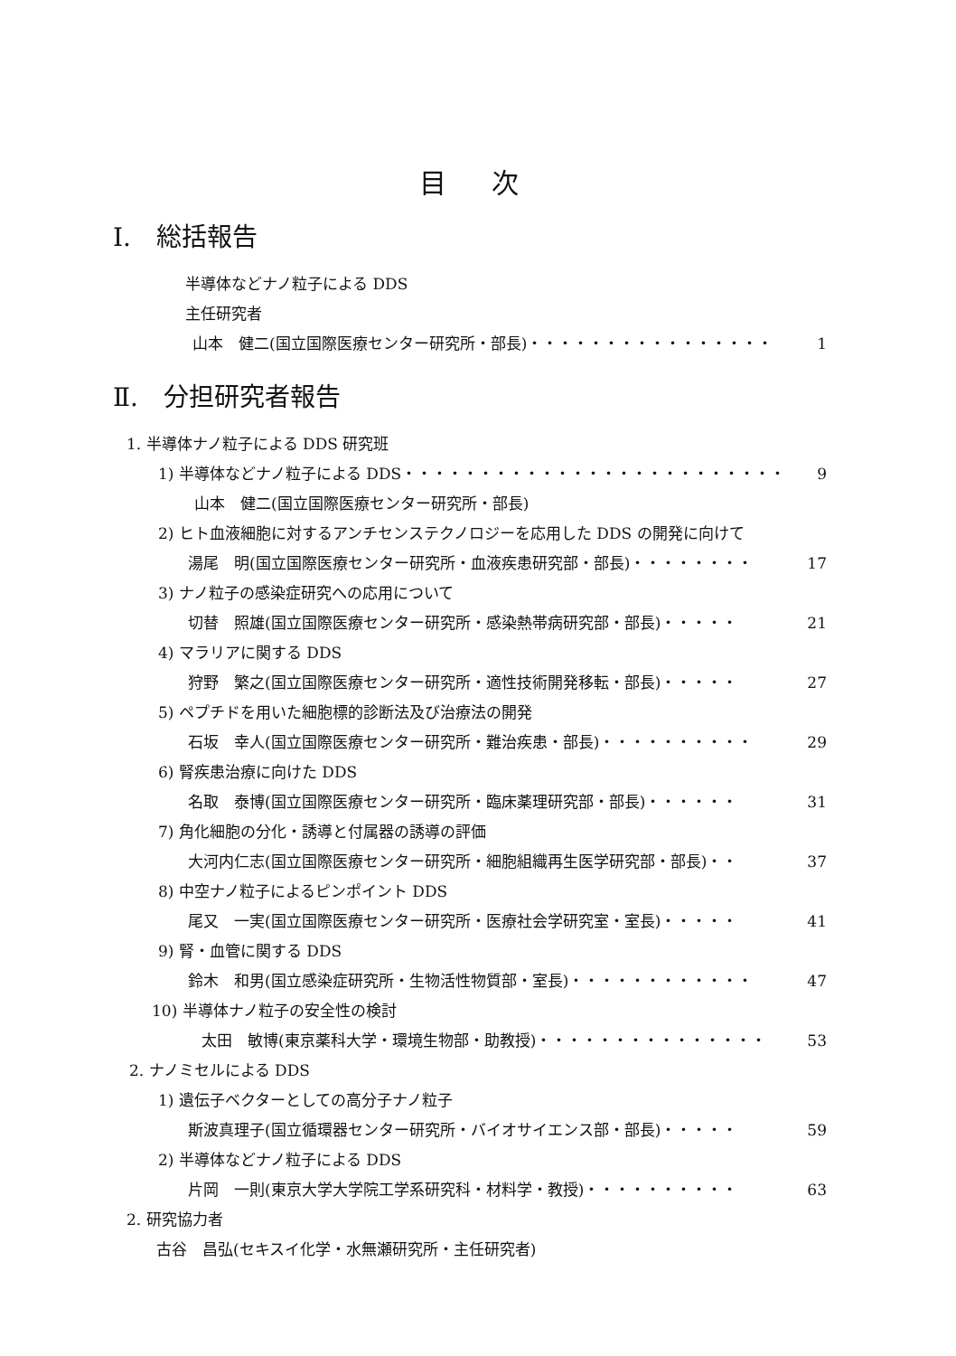目 次
Ⅰ.　総括報告
半導体などナノ粒子による DDS
主任研究者
山本　健二(国立国際医療センター研究所・部長)・・・・・・・・・・・・・・・・ 1
Ⅱ.　分担研究者報告
1. 半導体ナノ粒子による DDS 研究班
1) 半導体などナノ粒子による DDS・・・・・・・・・・・・・・・・・・・・・・・・・ 9
山本　健二(国立国際医療センター研究所・部長)
2) ヒト血液細胞に対するアンチセンステクノロジーを応用した DDS の開発に向けて
湯尾　明(国立国際医療センター研究所・血液疾患研究部・部長)・・・・・・・・ 17
3) ナノ粒子の感染症研究への応用について
切替　照雄(国立国際医療センター研究所・感染熱帯病研究部・部長)・・・・・ 21
4) マラリアに関する DDS
狩野　繁之(国立国際医療センター研究所・適性技術開発移転・部長)・・・・・ 27
5) ペプチドを用いた細胞標的診断法及び治療法の開発
石坂　幸人(国立国際医療センター研究所・難治疾患・部長)・・・・・・・・・・ 29
6) 腎疾患治療に向けた DDS
名取　泰博(国立国際医療センター研究所・臨床薬理研究部・部長)・・・・・・ 31
7) 角化細胞の分化・誘導と付属器の誘導の評価
大河内仁志(国立国際医療センター研究所・細胞組織再生医学研究部・部長)・・ 37
8) 中空ナノ粒子によるピンポイント DDS
尾又　一実(国立国際医療センター研究所・医療社会学研究室・室長)・・・・・ 41
9) 腎・血管に関する DDS
鈴木　和男(国立感染症研究所・生物活性物質部・室長)・・・・・・・・・・・・ 47
10) 半導体ナノ粒子の安全性の検討
太田　敏博(東京薬科大学・環境生物部・助教授)・・・・・・・・・・・・・・・ 53
2. ナノミセルによる DDS
1) 遺伝子ベクターとしての高分子ナノ粒子
斯波真理子(国立循環器センター研究所・バイオサイエンス部・部長)・・・・・ 59
2) 半導体などナノ粒子による DDS
片岡　一則(東京大学大学院工学系研究科・材料学・教授)・・・・・・・・・・ 63
2. 研究協力者
古谷　昌弘(セキスイ化学・水無瀬研究所・主任研究者)